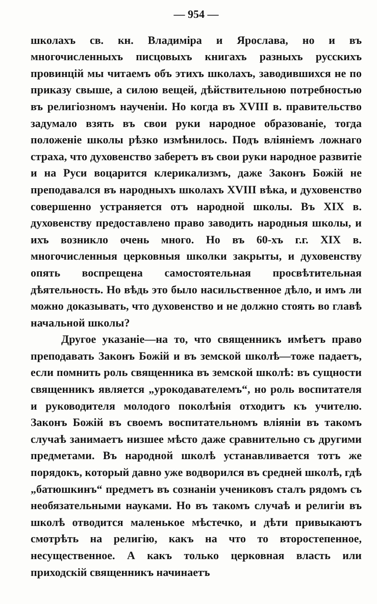— 954 —
школахъ св. кн. Владиміра и Ярослава, но и въ многочисленныхъ писцовыхъ книгахъ разныхъ русскихъ провинцій мы читаемъ объ этихъ школахъ, заводившихся не по приказу свыше, а силою вещей, дѣйствительною потребностью въ религіозномъ наученіи. Но когда въ XVIII в. правительство задумало взять въ свои руки народное образованіе, тогда положеніе школы рѣзко измѣнилось. Подъ вліяніемъ ложнаго страха, что духовенство заберетъ въ свои руки народное развитіе и на Руси воцарится клерикализмъ, даже Законъ Божій не преподавался въ народныхъ школахъ XVIII вѣка, и духовенство совершенно устраняется отъ народной школы. Въ XIX в. духовенству предоставлено право заводить народныя школы, и ихъ возникло очень много. Но въ 60-хъ г.г. XIX в. многочисленныя церковныя школки закрыты, и духовенству опять воспрещена самостоятельная просвѣтительная дѣятельность. Но вѣдь это было насильственное дѣло, и имъ ли можно доказывать, что духовенство и не должно стоять во главѣ начальной школы?
Другое указаніе—на то, что священникъ имѣетъ право преподавать Законъ Божій и въ земской школѣ—тоже падаетъ, если помнить роль священника въ земской школѣ: въ сущности священникъ является „урокодавателемъ“, но роль воспитателя и руководителя молодого поколѣнія отходитъ къ учителю. Законъ Божій въ своемъ воспитательномъ вліяніи въ такомъ случаѣ занимаетъ низшее мѣсто даже сравнительно съ другими предметами. Въ народной школѣ устанавливается тотъ же порядокъ, который давно уже водворился въ средней школѣ, гдѣ „батюшкинъ“ предметъ въ сознаніи учениковъ сталъ рядомъ съ необязательными науками. Но въ такомъ случаѣ и религіи въ школѣ отводится маленькое мѣстечко, и дѣти привыкаютъ смотрѣть на религію, какъ на что то второстепенное, несущественное. А какъ только церковная власть или приходскій священникъ начинаетъ